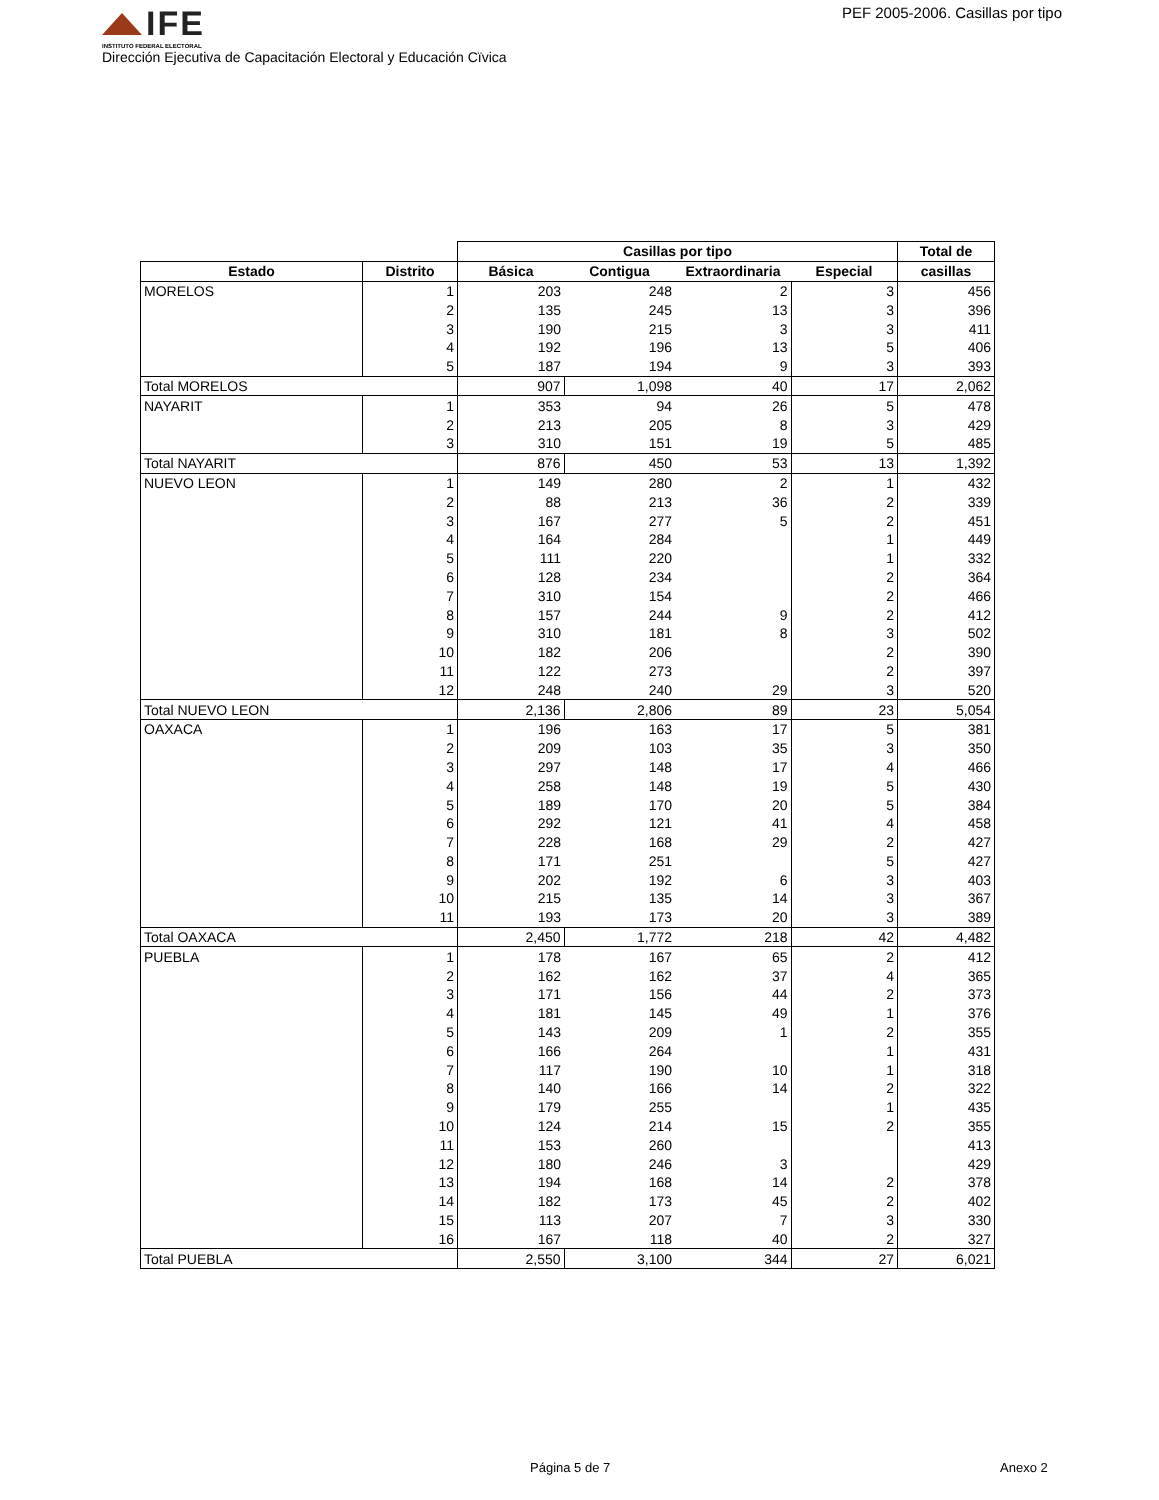IFE
INSTITUTO FEDERAL ELECTORAL
Dirección Ejecutiva de Capacitación Electoral y Educación Cïvica
PEF 2005-2006. Casillas por tipo
| | | Casillas por tipo | | | | Total de |
| --- | --- | --- | --- | --- | --- | --- |
| Estado | Distrito | Básica | Contigua | Extraordinaria | Especial | casillas |
| MORELOS | 1 | 203 | 248 | 2 | 3 | 456 |
| | 2 | 135 | 245 | 13 | 3 | 396 |
| | 3 | 190 | 215 | 3 | 3 | 411 |
| | 4 | 192 | 196 | 13 | 5 | 406 |
| | 5 | 187 | 194 | 9 | 3 | 393 |
| Total MORELOS | | 907 | 1,098 | 40 | 17 | 2,062 |
| NAYARIT | 1 | 353 | 94 | 26 | 5 | 478 |
| | 2 | 213 | 205 | 8 | 3 | 429 |
| | 3 | 310 | 151 | 19 | 5 | 485 |
| Total NAYARIT | | 876 | 450 | 53 | 13 | 1,392 |
| NUEVO LEON | 1 | 149 | 280 | 2 | 1 | 432 |
| | 2 | 88 | 213 | 36 | 2 | 339 |
| | 3 | 167 | 277 | 5 | 2 | 451 |
| | 4 | 164 | 284 | | 1 | 449 |
| | 5 | 111 | 220 | | 1 | 332 |
| | 6 | 128 | 234 | | 2 | 364 |
| | 7 | 310 | 154 | | 2 | 466 |
| | 8 | 157 | 244 | 9 | 2 | 412 |
| | 9 | 310 | 181 | 8 | 3 | 502 |
| | 10 | 182 | 206 | | 2 | 390 |
| | 11 | 122 | 273 | | 2 | 397 |
| | 12 | 248 | 240 | 29 | 3 | 520 |
| Total NUEVO LEON | | 2,136 | 2,806 | 89 | 23 | 5,054 |
| OAXACA | 1 | 196 | 163 | 17 | 5 | 381 |
| | 2 | 209 | 103 | 35 | 3 | 350 |
| | 3 | 297 | 148 | 17 | 4 | 466 |
| | 4 | 258 | 148 | 19 | 5 | 430 |
| | 5 | 189 | 170 | 20 | 5 | 384 |
| | 6 | 292 | 121 | 41 | 4 | 458 |
| | 7 | 228 | 168 | 29 | 2 | 427 |
| | 8 | 171 | 251 | | 5 | 427 |
| | 9 | 202 | 192 | 6 | 3 | 403 |
| | 10 | 215 | 135 | 14 | 3 | 367 |
| | 11 | 193 | 173 | 20 | 3 | 389 |
| Total OAXACA | | 2,450 | 1,772 | 218 | 42 | 4,482 |
| PUEBLA | 1 | 178 | 167 | 65 | 2 | 412 |
| | 2 | 162 | 162 | 37 | 4 | 365 |
| | 3 | 171 | 156 | 44 | 2 | 373 |
| | 4 | 181 | 145 | 49 | 1 | 376 |
| | 5 | 143 | 209 | 1 | 2 | 355 |
| | 6 | 166 | 264 | | 1 | 431 |
| | 7 | 117 | 190 | 10 | 1 | 318 |
| | 8 | 140 | 166 | 14 | 2 | 322 |
| | 9 | 179 | 255 | | 1 | 435 |
| | 10 | 124 | 214 | 15 | 2 | 355 |
| | 11 | 153 | 260 | | | 413 |
| | 12 | 180 | 246 | 3 | | 429 |
| | 13 | 194 | 168 | 14 | 2 | 378 |
| | 14 | 182 | 173 | 45 | 2 | 402 |
| | 15 | 113 | 207 | 7 | 3 | 330 |
| | 16 | 167 | 118 | 40 | 2 | 327 |
| Total PUEBLA | | 2,550 | 3,100 | 344 | 27 | 6,021 |
Página 5 de 7 Anexo 2